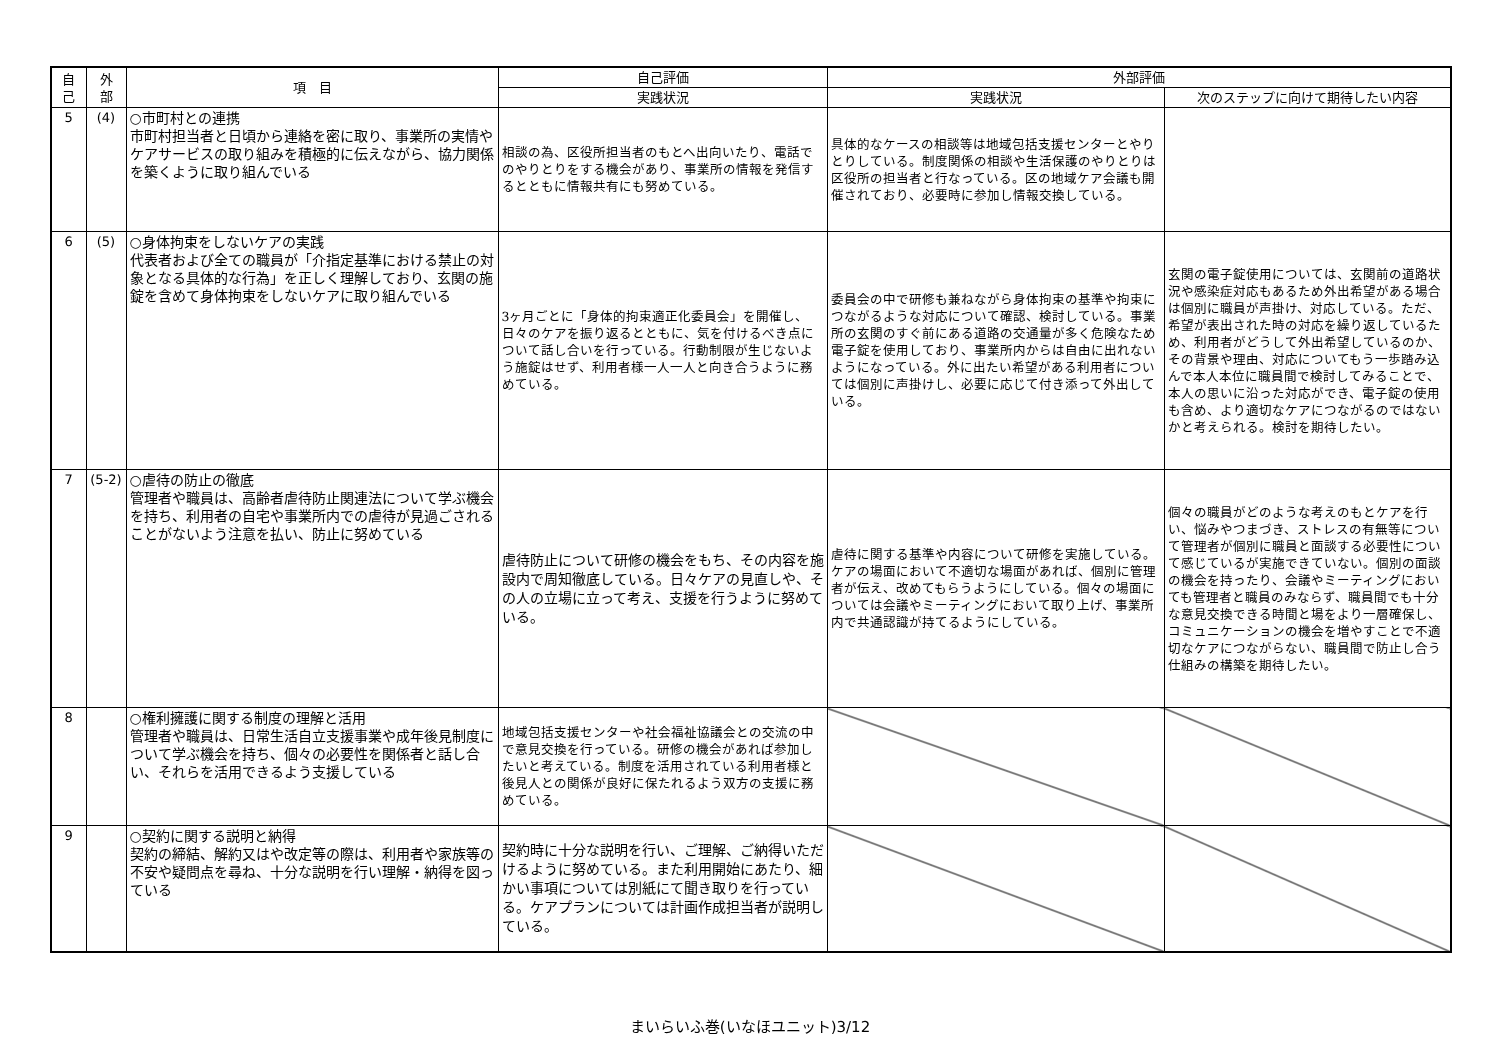| 自 己 | 外 部 | 項 目 | 自己評価 | 外部評価 | |
| --- | --- | --- | --- | --- | --- |
| | | | 実践状況 | 実践状況 | 次のステップに向けて期待したい内容 |
| 5 | (4) | ○市町村との連携 市町村担当者と日頃から連絡を密に取り、事業所の実情やケアサービスの取り組みを積極的に伝えながら、協力関係を築くように取り組んでいる | 相談の為、区役所担当者のもとへ出向いたり、電話でのやりとりをする機会があり、事業所の情報を発信するとともに情報共有にも努めている。 | 具体的なケースの相談等は地域包括支援センターとやりとりしている。制度関係の相談や生活保護のやりとりは区役所の担当者と行なっている。区の地域ケア会議も開催されており、必要時に参加し情報交換している。 | |
| 6 | (5) | ○身体拘束をしないケアの実践 代表者および全ての職員が「介指定基準における禁止の対象となる具体的な行為」を正しく理解しており、玄関の施錠を含めて身体拘束をしないケアに取り組んでいる | 3ヶ月ごとに「身体的拘束適正化委員会」を開催し、日々のケアを振り返るとともに、気を付けるべき点について話し合いを行っている。行動制限が生じないよう施錠はせず、利用者様一人一人と向き合うように務めている。 | 委員会の中で研修も兼ねながら身体拘束の基準や拘束につながるような対応について確認、検討している。事業所の玄関のすぐ前にある道路の交通量が多く危険なため電子錠を使用しており、事業所内からは自由に出れないようになっている。外に出たい希望がある利用者については個別に声掛けし、必要に応じて付き添って外出している。 | 玄関の電子錠使用については、玄関前の道路状況や感染症対応もあるため外出希望がある場合は個別に職員が声掛け、対応している。ただ、希望が表出された時の対応を繰り返しているため、利用者がどうして外出希望しているのか、その背景や理由、対応についてもう一歩踏み込んで本人本位に職員間で検討してみることで、本人の思いに沿った対応ができ、電子錠の使用も含め、より適切なケアにつながるのではないかと考えられる。検討を期待したい。 |
| 7 | (5-2) | ○虐待の防止の徹底 管理者や職員は、高齢者虐待防止関連法について学ぶ機会を持ち、利用者の自宅や事業所内での虐待が見過ごされることがないよう注意を払い、防止に努めている | 虐待防止について研修の機会をもち、その内容を施設内で周知徹底している。日々ケアの見直しや、その人の立場に立って考え、支援を行うように努めている。 | 虐待に関する基準や内容について研修を実施している。ケアの場面において不適切な場面があれば、個別に管理者が伝え、改めてもらうようにしている。個々の場面については会議やミーティングにおいて取り上げ、事業所内で共通認識が持てるようにしている。 | 個々の職員がどのような考えのもとケアを行い、悩みやつまづき、ストレスの有無等について管理者が個別に職員と面談する必要性について感じているが実施できていない。個別の面談の機会を持ったり、会議やミーティングにおいても管理者と職員のみならず、職員間でも十分な意見交換できる時間と場をより一層確保し、コミュニケーションの機会を増やすことで不適切なケアにつながらない、職員間で防止し合う仕組みの構築を期待したい。 |
| 8 | | ○権利擁護に関する制度の理解と活用 管理者や職員は、日常生活自立支援事業や成年後見制度について学ぶ機会を持ち、個々の必要性を関係者と話し合い、それらを活用できるよう支援している | 地域包括支援センターや社会福祉協議会との交流の中で意見交換を行っている。研修の機会があれば参加したいと考えている。制度を活用されている利用者様と後見人との関係が良好に保たれるよう双方の支援に務めている。 | | |
| 9 | | ○契約に関する説明と納得 契約の締結、解約又はや改定等の際は、利用者や家族等の不安や疑問点を尋ね、十分な説明を行い理解・納得を図っている | 契約時に十分な説明を行い、ご理解、ご納得いただけるように努めている。また利用開始にあたり、細かい事項については別紙にて聞き取りを行っている。ケアプランについては計画作成担当者が説明している。 | | |
まいらいふ巻(いなほユニット)3/12